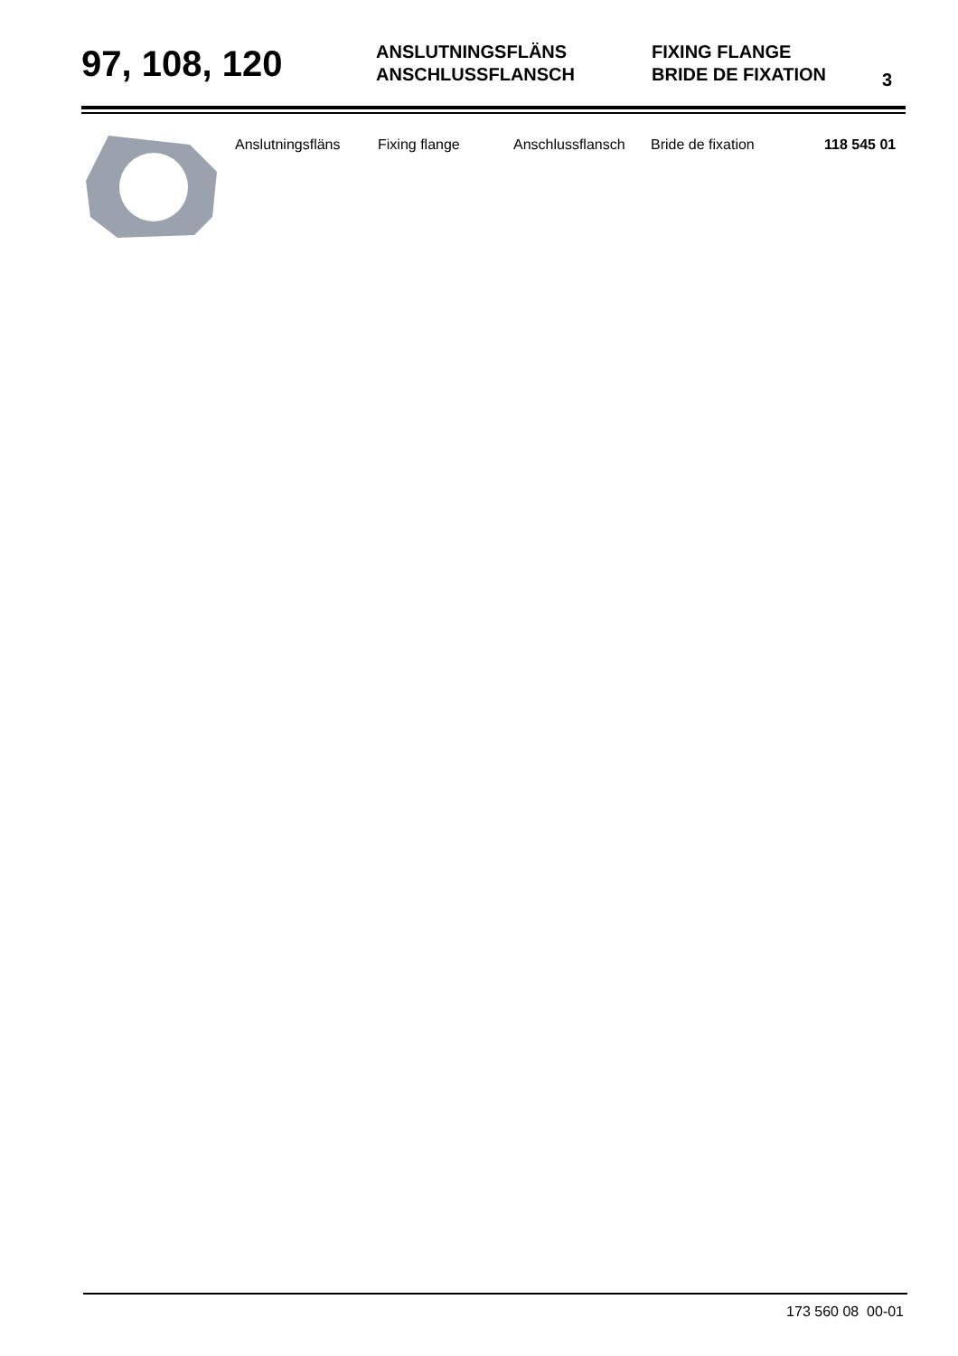97, 108, 120
ANSLUTNINGSFLÄNS
ANSCHLUSSFLANSCH
FIXING FLANGE
BRIDE DE FIXATION
3
| Anslutningsfläns | Fixing flange | Anschlussflansch | Bride de fixation | 118 545 01 |
173 560 08 00-01